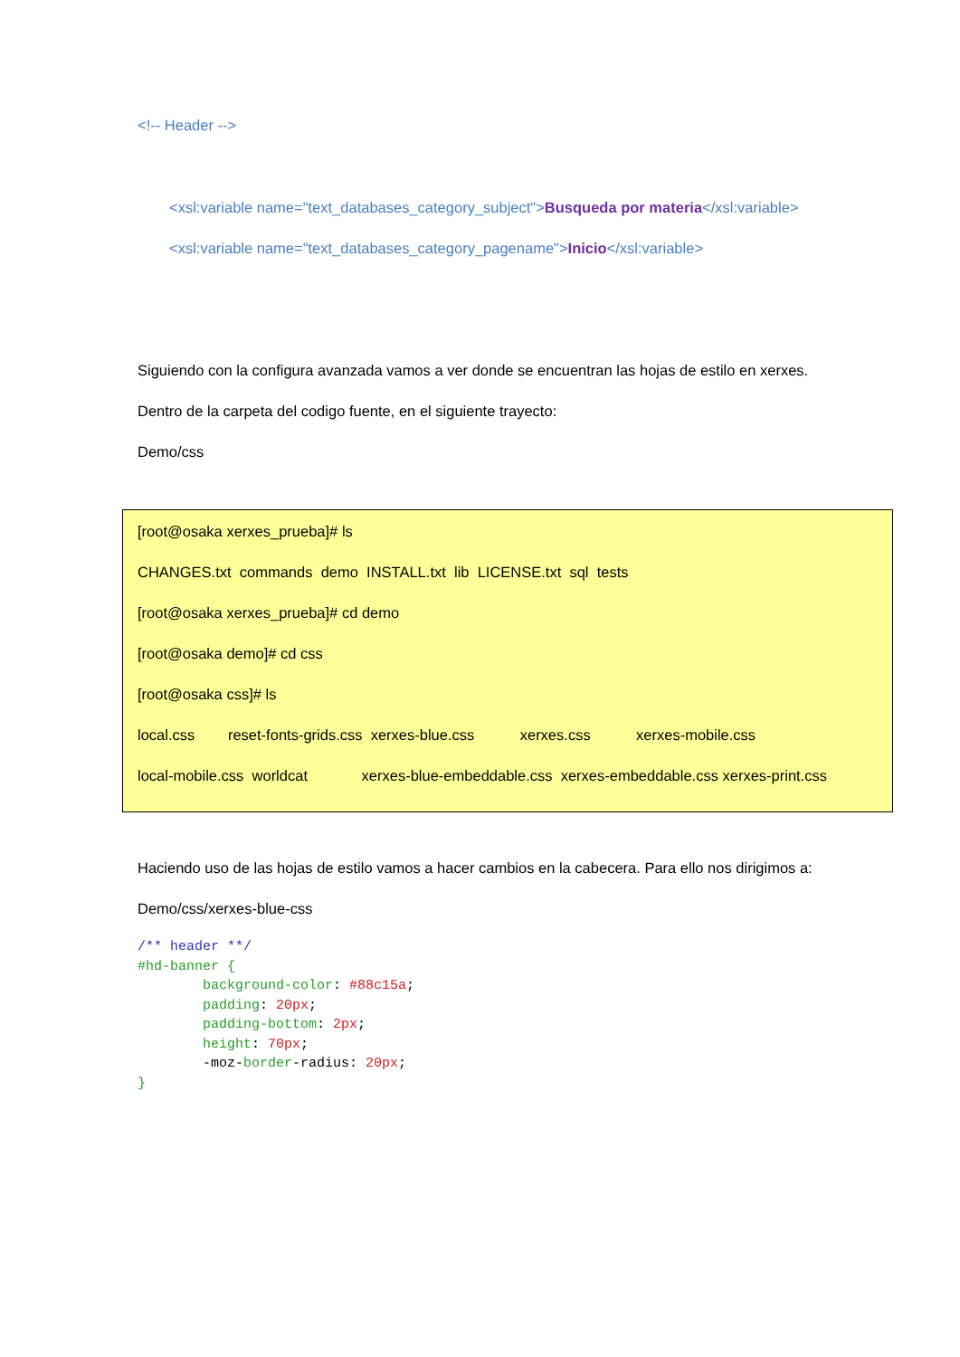<!-- Header -->
<xsl:variable name="text_databases_category_subject">Busqueda por materia</xsl:variable>
<xsl:variable name="text_databases_category_pagename">Inicio</xsl:variable>
Siguiendo con la configura avanzada vamos a ver donde se encuentran las hojas de estilo en xerxes.
Dentro de la carpeta del codigo fuente, en el siguiente trayecto:
Demo/css
[root@osaka xerxes_prueba]# ls
CHANGES.txt commands demo INSTALL.txt lib LICENSE.txt sql tests
[root@osaka xerxes_prueba]# cd demo
[root@osaka demo]# cd css
[root@osaka css]# ls
local.css reset-fonts-grids.css xerxes-blue.css xerxes.css xerxes-mobile.css
local-mobile.css worldcat xerxes-blue-embeddable.css xerxes-embeddable.css xerxes-print.css
Haciendo uso de las hojas de estilo vamos a hacer cambios en la cabecera. Para ello nos dirigimos a:
Demo/css/xerxes-blue-css
/** header **/
#hd-banner {
        background-color: #88c15a;
        padding: 20px;
        padding-bottom: 2px;
        height: 70px;
        -moz-border-radius: 20px;
}